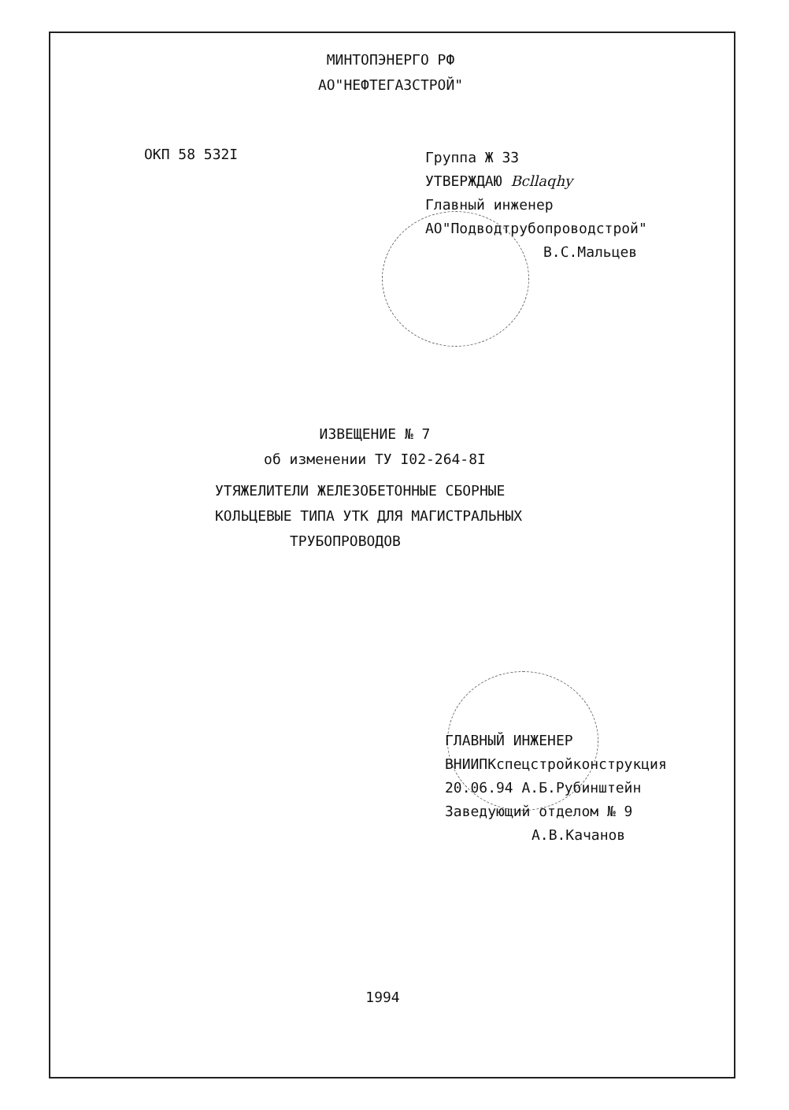МИНТОПЭНЕРГО РФ
АО"НЕФТЕГАЗСТРОЙ"
ОКП 58 532I
Группа Ж 33
УТВЕРЖДАЮ Bcllaqhy
Главный инженер
АО"Подводтрубопроводстрой"
В.С.Мальцев
ИЗВЕЩЕНИЕ № 7
об изменении ТУ I02-264-8I
УТЯЖЕЛИТЕЛИ ЖЕЛЕЗОБЕТОННЫЕ СБОРНЫЕ
КОЛЬЦЕВЫЕ ТИПА УТК ДЛЯ МАГИСТРАЛЬНЫХ
ТРУБОПРОВОДОВ
ГЛАВНЫЙ ИНЖЕНЕР
ВНИИПКспецстройконструкция
20.06.94 А.Б.Рубинштейн
Заведующий отделом № 9
А.В.Качанов
1994